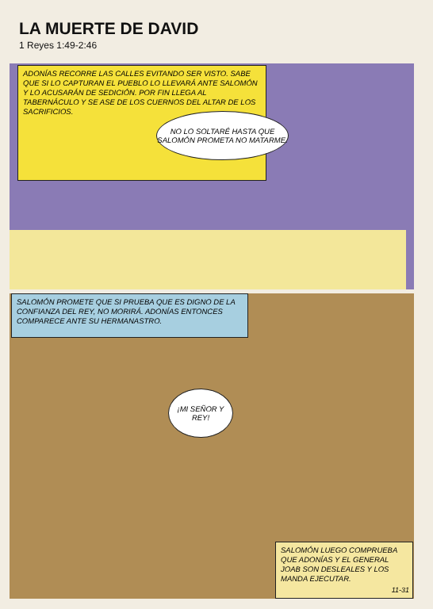LA MUERTE DE DAVID
1 Reyes 1:49-2:46
ADONÍAS RECORRE LAS CALLES EVITANDO SER VISTO. SABE QUE SI LO CAPTURAN EL PUEBLO LO LLEVARÁ ANTE SALOMÓN Y LO ACUSARÁN DE SEDICIÓN. POR FIN LLEGA AL TABERNÁCULO Y SE ASE DE LOS CUERNOS DEL ALTAR DE LOS SACRIFICIOS.
NO LO SOLTARÉ HASTA QUE SALOMÓN PROMETA NO MATARME.
SALOMÓN PROMETE QUE SI PRUEBA QUE ES DIGNO DE LA CONFIANZA DEL REY, NO MORIRÁ. ADONÍAS ENTONCES COMPARECE ANTE SU HERMANASTRO.
¡MI SEÑOR Y REY!
SALOMÓN LUEGO COMPRUEBA QUE ADONÍAS Y EL GENERAL JOAB SON DESLEALES Y LOS MANDA EJECUTAR.
11-31